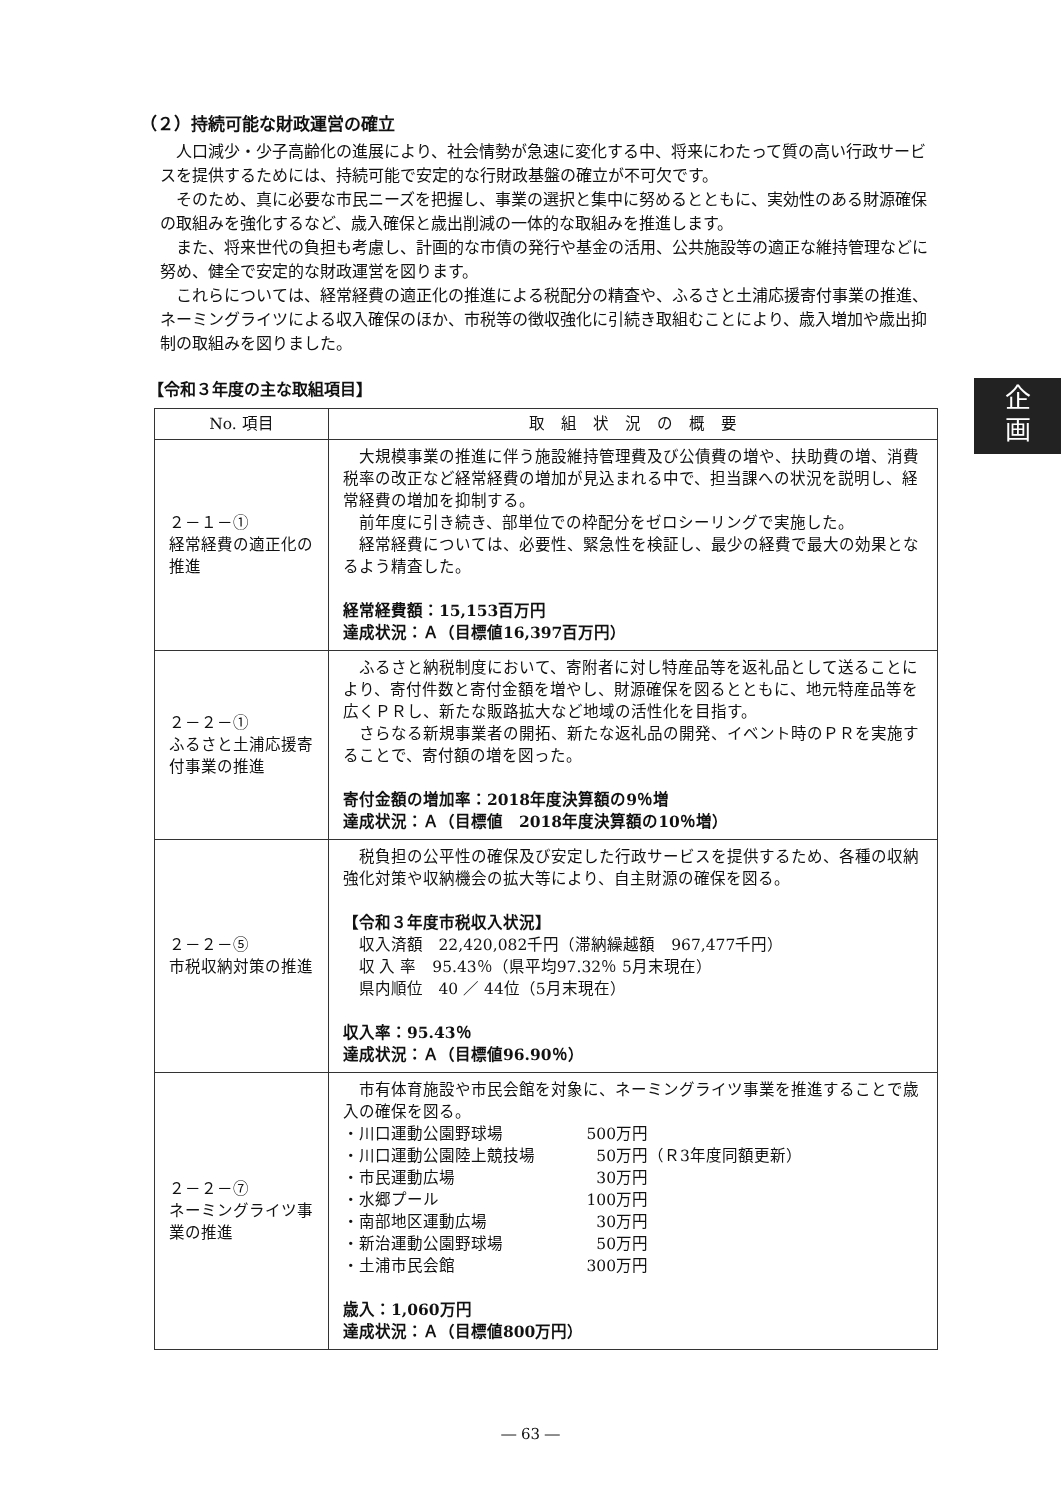企
画
（２）持続可能な財政運営の確立
人口減少・少子高齢化の進展により、社会情勢が急速に変化する中、将来にわたって質の高い行政サービスを提供するためには、持続可能で安定的な行財政基盤の確立が不可欠です。
そのため、真に必要な市民ニーズを把握し、事業の選択と集中に努めるとともに、実効性のある財源確保の取組みを強化するなど、歳入確保と歳出削減の一体的な取組みを推進します。
また、将来世代の負担も考慮し、計画的な市債の発行や基金の活用、公共施設等の適正な維持管理などに努め、健全で安定的な財政運営を図ります。
これらについては、経常経費の適正化の推進による税配分の精査や、ふるさと土浦応援寄付事業の推進、ネーミングライツによる収入確保のほか、市税等の徴収強化に引続き取組むことにより、歳入増加や歳出抑制の取組みを図りました。
【令和３年度の主な取組項目】
| No. 項目 | 取 組 状 況 の 概 要 |
| --- | --- |
| ２－１－① 経常経費の適正化の推進 | 大規模事業の推進に伴う施設維持管理費及び公債費の増や、扶助費の増、消費税率の改正など経常経費の増加が見込まれる中で、担当課への状況を説明し、経常経費の増加を抑制する。 前年度に引き続き、部単位での枠配分をゼロシーリングで実施した。 経常経費については、必要性、緊急性を検証し、最少の経費で最大の効果となるよう精査した。 経常経費額：15,153百万円 達成状況：Ａ（目標値16,397百万円） |
| ２－２－① ふるさと土浦応援寄付事業の推進 | ふるさと納税制度において、寄附者に対し特産品等を返礼品として送ることにより、寄付件数と寄付金額を増やし、財源確保を図るとともに、地元特産品等を広くＰＲし、新たな販路拡大など地域の活性化を目指す。 さらなる新規事業者の開拓、新たな返礼品の開発、イベント時のＰＲを実施することで、寄付額の増を図った。 寄付金額の増加率：2018年度決算額の9％増 達成状況：Ａ（目標値 2018年度決算額の10％増） |
| ２－２－⑤ 市税収納対策の推進 | 税負担の公平性の確保及び安定した行政サービスを提供するため、各種の収納強化対策や収納機会の拡大等により、自主財源の確保を図る。 【令和３年度市税収入状況】 収入済額 22,420,082千円（滞納繰越額 967,477千円） 収 入 率 95.43％（県平均97.32％ 5月末現在） 県内順位 40 ／ 44位（5月末現在） 収入率：95.43％ 達成状況：Ａ（目標値96.90％） |
| ２－２－⑦ ネーミングライツ事業の推進 | 市有体育施設や市民会館を対象に、ネーミングライツ事業を推進することで歳入の確保を図る。 ・川口運動公園野球場 500万円 ・川口運動公園陸上競技場 50万円 （Ｒ3年度同額更新） ・市民運動広場 30万円 ・水郷プール 100万円 ・南部地区運動広場 30万円 ・新治運動公園野球場 50万円 ・土浦市民会館 300万円 歳入：1,060万円 達成状況：Ａ（目標値800万円） |
― 63 ―